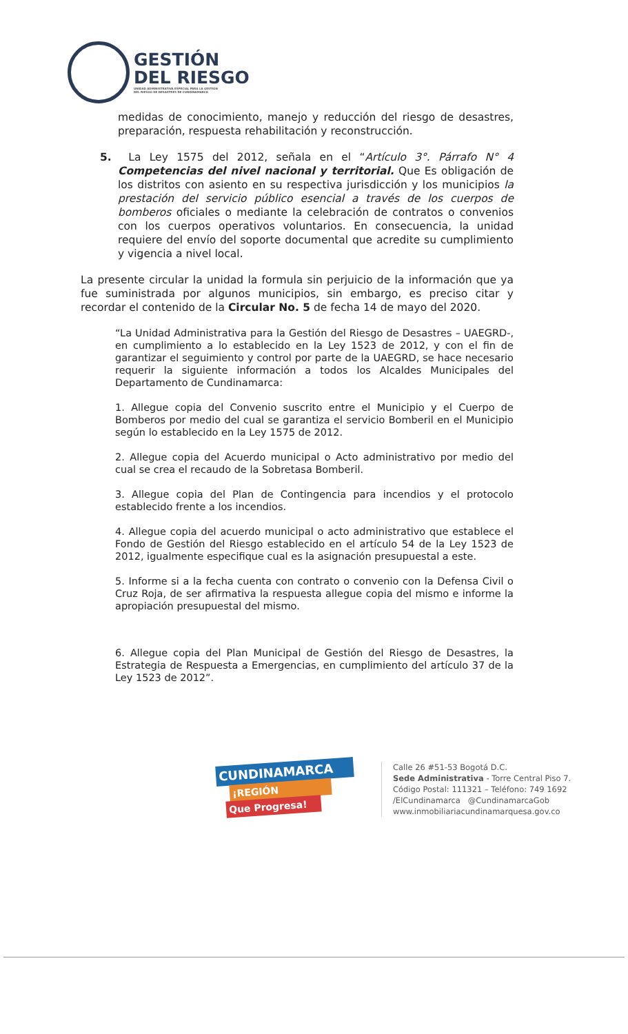GESTIÓN
DEL RIESGO
UNIDAD ADMINISTRATIVA ESPECIAL PARA LA GESTIÓN
DEL RIESGO DE DESASTRES DE CUNDINAMARCA
medidas de conocimiento, manejo y reducción del riesgo de desastres, preparación, respuesta rehabilitación y reconstrucción.
5. La Ley 1575 del 2012, señala en el “Artículo 3°. Párrafo N° 4 Competencias del nivel nacional y territorial. Que Es obligación de los distritos con asiento en su respectiva jurisdicción y los municipios la prestación del servicio público esencial a través de los cuerpos de bomberos oficiales o mediante la celebración de contratos o convenios con los cuerpos operativos voluntarios. En consecuencia, la unidad requiere del envío del soporte documental que acredite su cumplimiento y vigencia a nivel local.
La presente circular la unidad la formula sin perjuicio de la información que ya fue suministrada por algunos municipios, sin embargo, es preciso citar y recordar el contenido de la Circular No. 5 de fecha 14 de mayo del 2020.
“La Unidad Administrativa para la Gestión del Riesgo de Desastres – UAEGRD-, en cumplimiento a lo establecido en la Ley 1523 de 2012, y con el fin de garantizar el seguimiento y control por parte de la UAEGRD, se hace necesario requerir la siguiente información a todos los Alcaldes Municipales del Departamento de Cundinamarca:
1. Allegue copia del Convenio suscrito entre el Municipio y el Cuerpo de Bomberos por medio del cual se garantiza el servicio Bomberil en el Municipio según lo establecido en la Ley 1575 de 2012.
2. Allegue copia del Acuerdo municipal o Acto administrativo por medio del cual se crea el recaudo de la Sobretasa Bomberil.
3. Allegue copia del Plan de Contingencia para incendios y el protocolo establecido frente a los incendios.
4. Allegue copia del acuerdo municipal o acto administrativo que establece el Fondo de Gestión del Riesgo establecido en el artículo 54 de la Ley 1523 de 2012, igualmente especifique cual es la asignación presupuestal a este.
5. Informe si a la fecha cuenta con contrato o convenio con la Defensa Civil o Cruz Roja, de ser afirmativa la respuesta allegue copia del mismo e informe la apropiación presupuestal del mismo.
6. Allegue copia del Plan Municipal de Gestión del Riesgo de Desastres, la Estrategia de Respuesta a Emergencias, en cumplimiento del artículo 37 de la Ley 1523 de 2012”.
CUNDINAMARCA
¡REGIÓN
Que Progresa!
Calle 26 #51-53 Bogotá D.C.
Sede Administrativa - Torre Central Piso 7.
Código Postal: 111321 – Teléfono: 749 1692
/ElCundinamarca @CundinamarcaGob
www.inmobiliariacundinamarquesa.gov.co